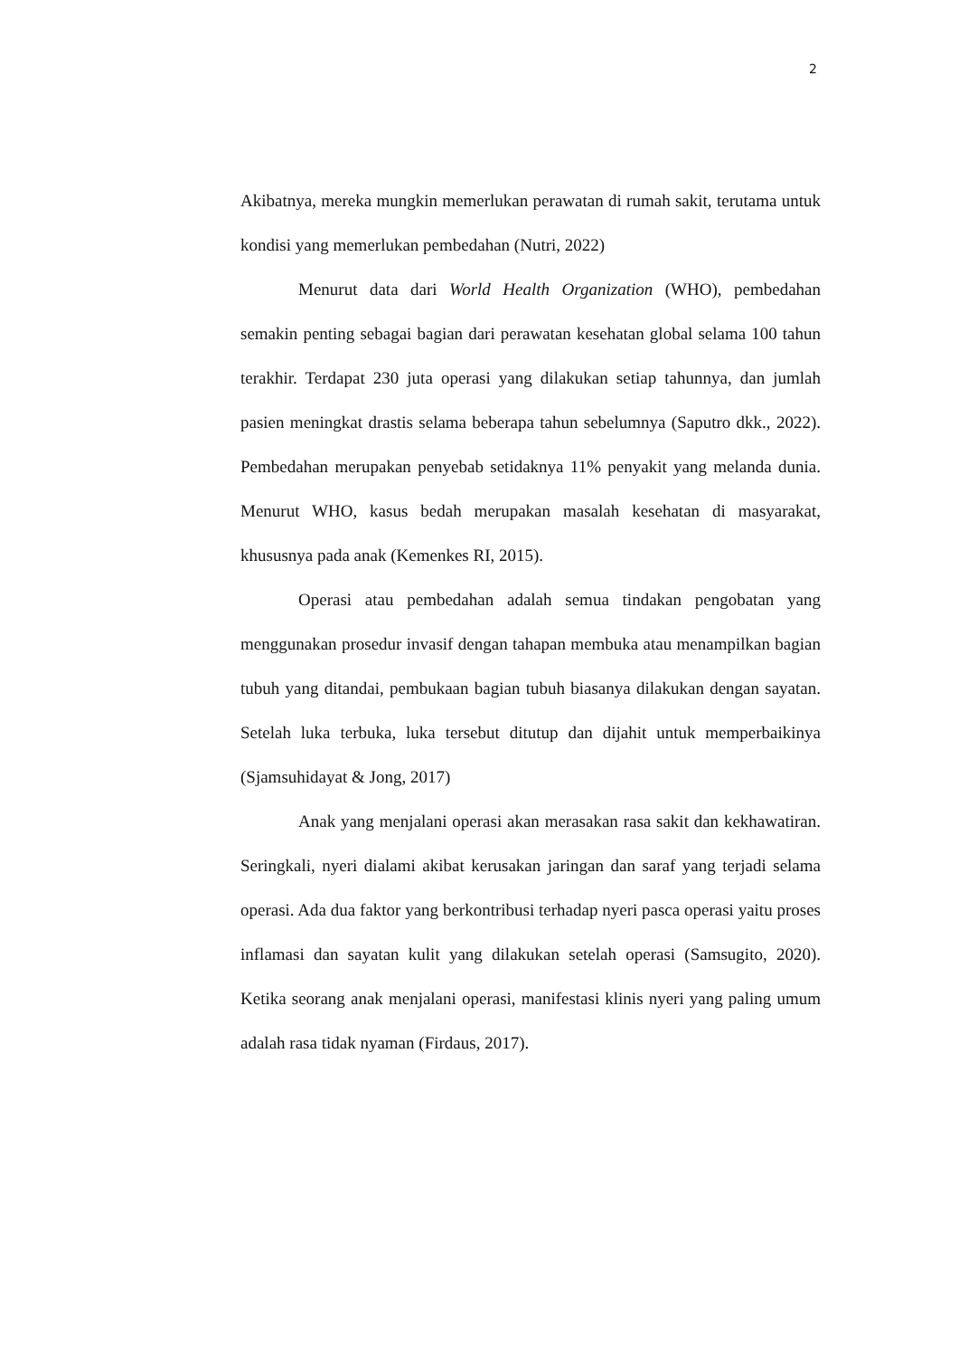2
Akibatnya, mereka mungkin memerlukan perawatan di rumah sakit, terutama untuk kondisi yang memerlukan pembedahan (Nutri, 2022)
Menurut data dari World Health Organization (WHO), pembedahan semakin penting sebagai bagian dari perawatan kesehatan global selama 100 tahun terakhir. Terdapat 230 juta operasi yang dilakukan setiap tahunnya, dan jumlah pasien meningkat drastis selama beberapa tahun sebelumnya (Saputro dkk., 2022). Pembedahan merupakan penyebab setidaknya 11% penyakit yang melanda dunia. Menurut WHO, kasus bedah merupakan masalah kesehatan di masyarakat, khususnya pada anak (Kemenkes RI, 2015).
Operasi atau pembedahan adalah semua tindakan pengobatan yang menggunakan prosedur invasif dengan tahapan membuka atau menampilkan bagian tubuh yang ditandai, pembukaan bagian tubuh biasanya dilakukan dengan sayatan. Setelah luka terbuka, luka tersebut ditutup dan dijahit untuk memperbaikinya (Sjamsuhidayat & Jong, 2017)
Anak yang menjalani operasi akan merasakan rasa sakit dan kekhawatiran. Seringkali, nyeri dialami akibat kerusakan jaringan dan saraf yang terjadi selama operasi. Ada dua faktor yang berkontribusi terhadap nyeri pasca operasi yaitu proses inflamasi dan sayatan kulit yang dilakukan setelah operasi (Samsugito, 2020). Ketika seorang anak menjalani operasi, manifestasi klinis nyeri yang paling umum adalah rasa tidak nyaman (Firdaus, 2017).